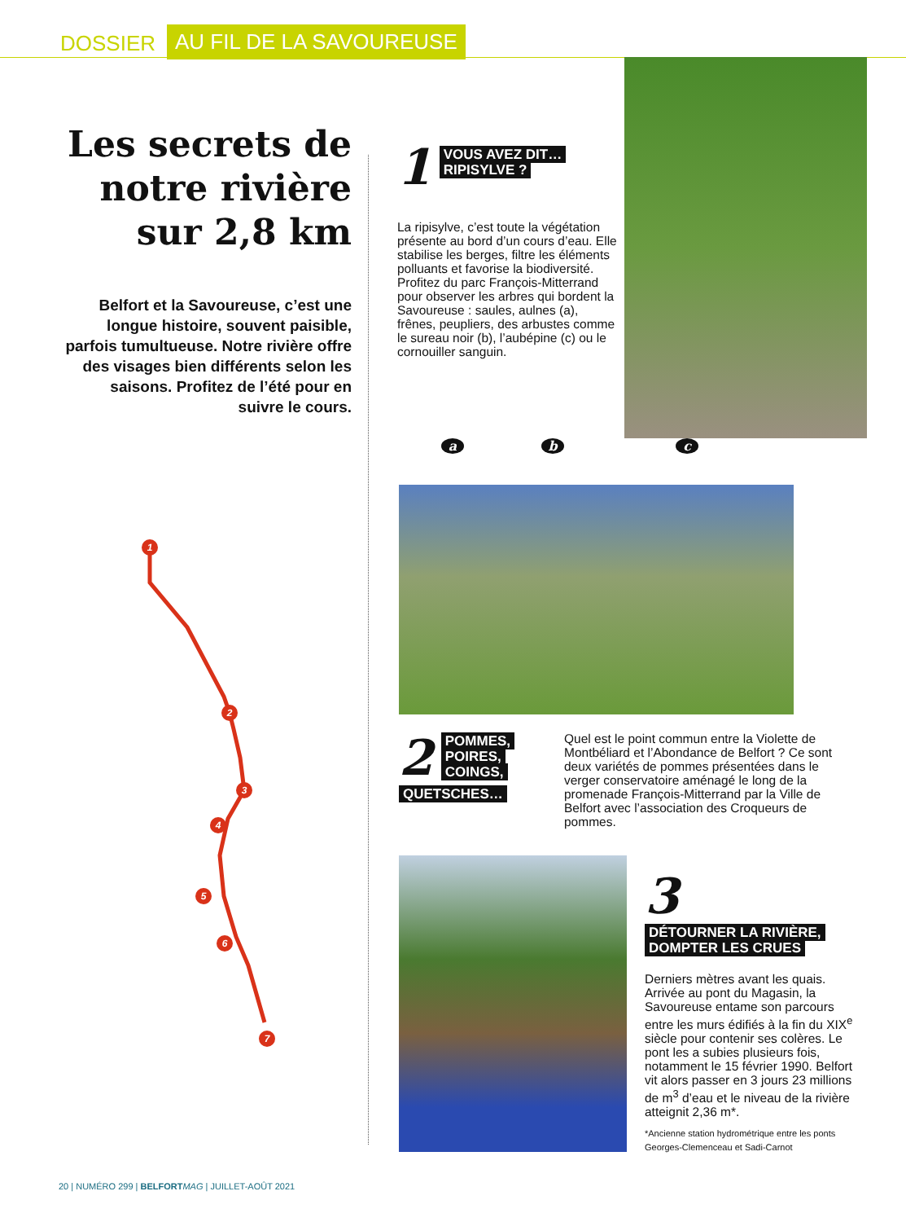DOSSIER AU FIL DE LA SAVOUREUSE
Les secrets de notre rivière sur 2,8 km
Belfort et la Savoureuse, c’est une longue histoire, souvent paisible, parfois tumultueuse. Notre rivière offre des visages bien différents selon les saisons. Profitez de l’été pour en suivre le cours.
1
2
3
4
5
6
7
1
VOUS AVEZ DIT…
RIPISYLVE ?
La ripisylve, c’est toute la végétation présente au bord d’un cours d’eau. Elle stabilise les berges, filtre les éléments polluants et favorise la biodiversité. Profitez du parc François-Mitterrand pour observer les arbres qui bordent la Savoureuse : saules, aulnes (a), frênes, peupliers, des arbustes comme le sureau noir (b), l’aubépine (c) ou le cornouiller sanguin.
a b c
2
POMMES,
POIRES,
COINGS,
QUETSCHES…
Quel est le point commun entre la Violette de Montbéliard et l’Abondance de Belfort ? Ce sont deux variétés de pommes présentées dans le verger conservatoire aménagé le long de la promenade François-Mitterrand par la Ville de Belfort avec l’association des Croqueurs de pommes.
3
DÉTOURNER LA RIVIÈRE,
DOMPTER LES CRUES
Derniers mètres avant les quais. Arrivée au pont du Magasin, la Savoureuse entame son parcours entre les murs édifiés à la fin du XIX<sup>e</sup> siècle pour contenir ses colères. Le pont les a subies plusieurs fois, notamment le 15 février 1990. Belfort vit alors passer en 3 jours 23 millions de m<sup>3</sup> d’eau et le niveau de la rivière atteignit 2,36 m*.
*Ancienne station hydrométrique entre les ponts Georges-Clemenceau et Sadi-Carnot
20 | NUMÉRO 299 | BELFORT MAG | JUILLET-AOÛT 2021